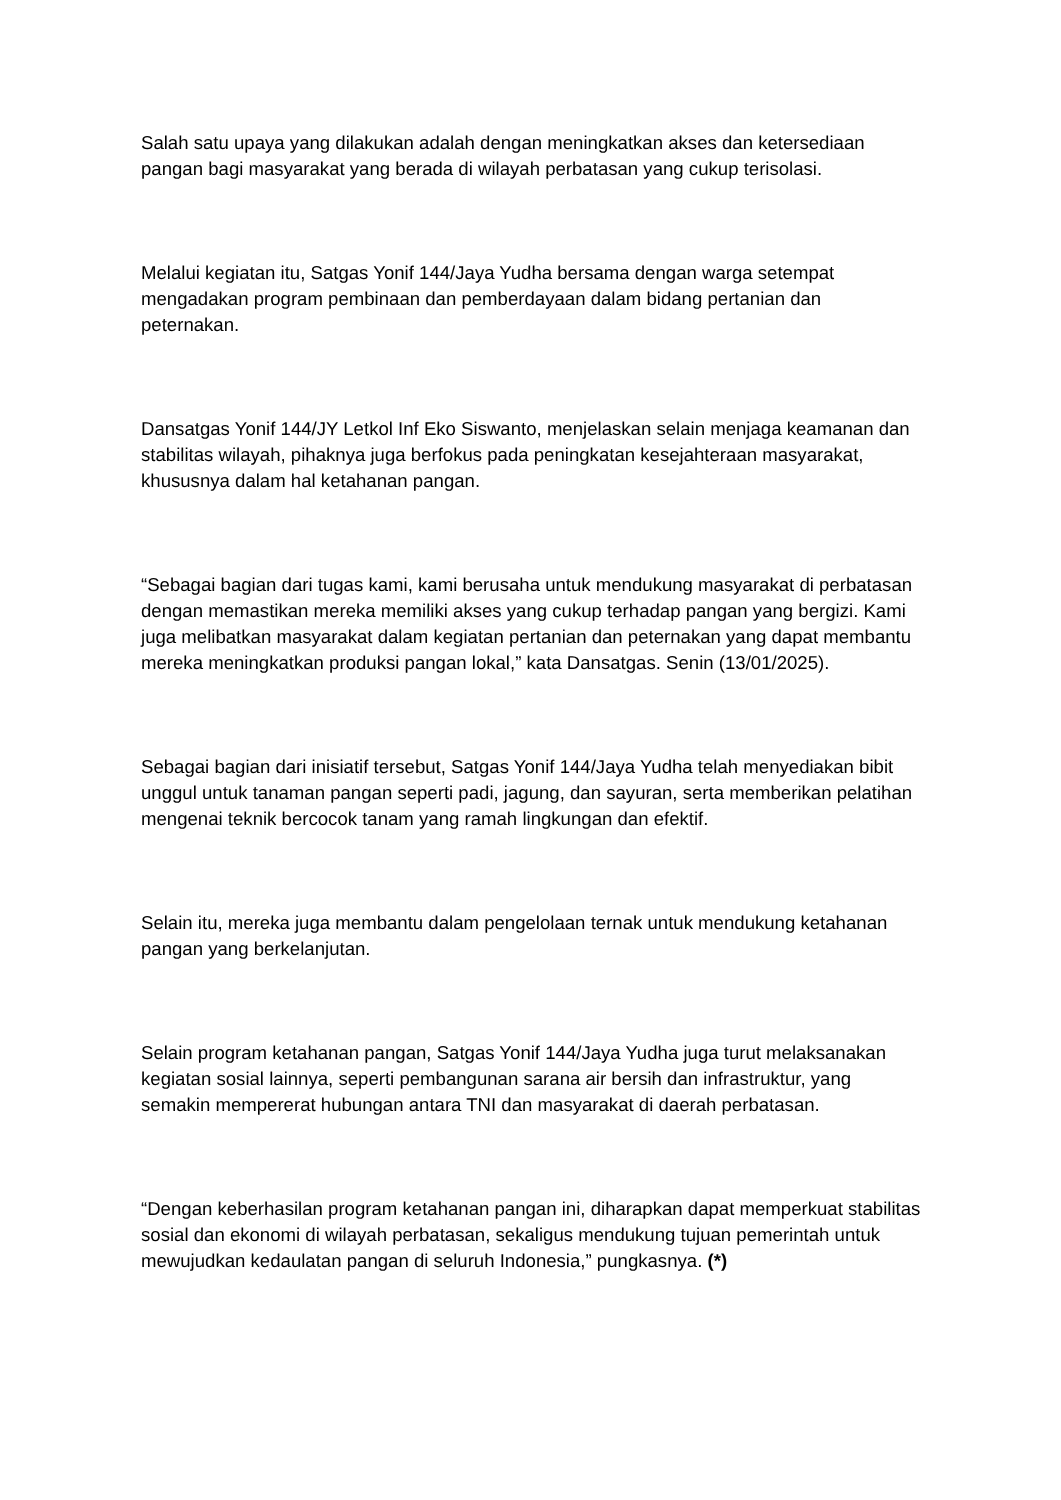Salah satu upaya yang dilakukan adalah dengan meningkatkan akses dan ketersediaan pangan bagi masyarakat yang berada di wilayah perbatasan yang cukup terisolasi.
Melalui kegiatan itu, Satgas Yonif 144/Jaya Yudha bersama dengan warga setempat mengadakan program pembinaan dan pemberdayaan dalam bidang pertanian dan peternakan.
Dansatgas Yonif 144/JY Letkol Inf Eko Siswanto, menjelaskan selain menjaga keamanan dan stabilitas wilayah, pihaknya juga berfokus pada peningkatan kesejahteraan masyarakat, khususnya dalam hal ketahanan pangan.
“Sebagai bagian dari tugas kami, kami berusaha untuk mendukung masyarakat di perbatasan dengan memastikan mereka memiliki akses yang cukup terhadap pangan yang bergizi. Kami juga melibatkan masyarakat dalam kegiatan pertanian dan peternakan yang dapat membantu mereka meningkatkan produksi pangan lokal,” kata Dansatgas. Senin (13/01/2025).
Sebagai bagian dari inisiatif tersebut, Satgas Yonif 144/Jaya Yudha telah menyediakan bibit unggul untuk tanaman pangan seperti padi, jagung, dan sayuran, serta memberikan pelatihan mengenai teknik bercocok tanam yang ramah lingkungan dan efektif.
Selain itu, mereka juga membantu dalam pengelolaan ternak untuk mendukung ketahanan pangan yang berkelanjutan.
Selain program ketahanan pangan, Satgas Yonif 144/Jaya Yudha juga turut melaksanakan kegiatan sosial lainnya, seperti pembangunan sarana air bersih dan infrastruktur, yang semakin mempererat hubungan antara TNI dan masyarakat di daerah perbatasan.
“Dengan keberhasilan program ketahanan pangan ini, diharapkan dapat memperkuat stabilitas sosial dan ekonomi di wilayah perbatasan, sekaligus mendukung tujuan pemerintah untuk mewujudkan kedaulatan pangan di seluruh Indonesia,” pungkasnya. (*)